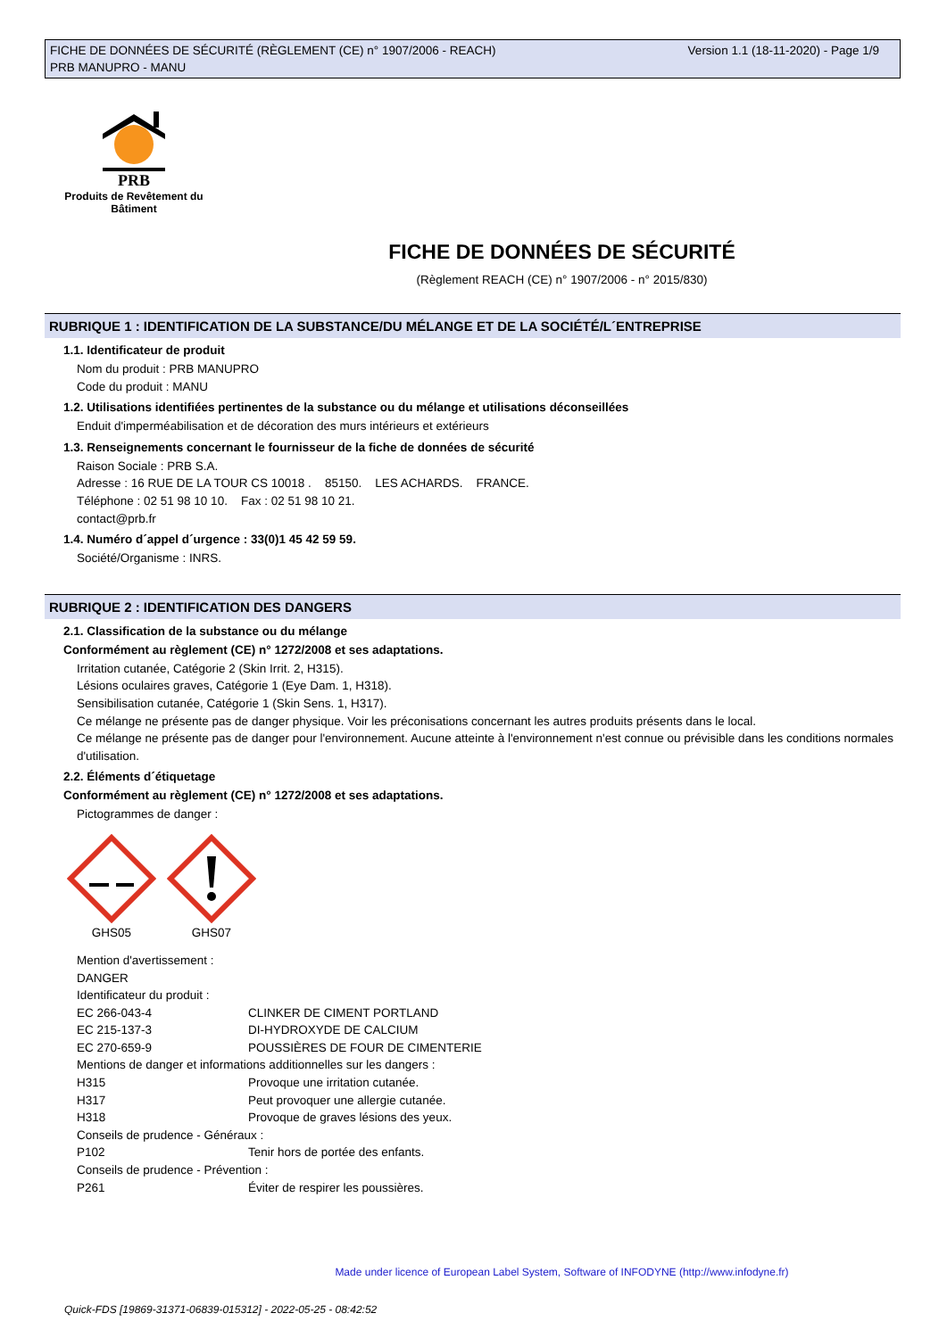FICHE DE DONNÉES DE SÉCURITÉ (RÈGLEMENT (CE) n° 1907/2006 - REACH)
PRB MANUPRO - MANU
Version 1.1 (18-11-2020) - Page 1/9
PRB
Produits de Revêtement du Bâtiment
FICHE DE DONNÉES DE SÉCURITÉ
(Règlement REACH (CE) n° 1907/2006 - n° 2015/830)
RUBRIQUE 1 : IDENTIFICATION DE LA SUBSTANCE/DU MÉLANGE ET DE LA SOCIÉTÉ/L´ENTREPRISE
1.1. Identificateur de produit
Nom du produit : PRB MANUPRO
Code du produit : MANU
1.2. Utilisations identifiées pertinentes de la substance ou du mélange et utilisations déconseillées
Enduit d'imperméabilisation et de décoration des murs intérieurs et extérieurs
1.3. Renseignements concernant le fournisseur de la fiche de données de sécurité
Raison Sociale : PRB S.A.
Adresse : 16 RUE DE LA TOUR CS 10018 . 85150. LES ACHARDS. FRANCE.
Téléphone : 02 51 98 10 10. Fax : 02 51 98 10 21.
contact@prb.fr
1.4. Numéro d´appel d´urgence : 33(0)1 45 42 59 59.
Société/Organisme : INRS.
RUBRIQUE 2 : IDENTIFICATION DES DANGERS
2.1. Classification de la substance ou du mélange
Conformément au règlement (CE) n° 1272/2008 et ses adaptations.
Irritation cutanée, Catégorie 2 (Skin Irrit. 2, H315).
Lésions oculaires graves, Catégorie 1 (Eye Dam. 1, H318).
Sensibilisation cutanée, Catégorie 1 (Skin Sens. 1, H317).
Ce mélange ne présente pas de danger physique. Voir les préconisations concernant les autres produits présents dans le local.
Ce mélange ne présente pas de danger pour l'environnement. Aucune atteinte à l'environnement n'est connue ou prévisible dans les conditions normales d'utilisation.
2.2. Éléments d´étiquetage
Conformément au règlement (CE) n° 1272/2008 et ses adaptations.
Pictogrammes de danger :
GHS05 GHS07
Mention d'avertissement :
DANGER
Identificateur du produit :
EC 266-043-4 CLINKER DE CIMENT PORTLAND
EC 215-137-3 DI-HYDROXYDE DE CALCIUM
EC 270-659-9 POUSSIÈRES DE FOUR DE CIMENTERIE
Mentions de danger et informations additionnelles sur les dangers :
H315 Provoque une irritation cutanée.
H317 Peut provoquer une allergie cutanée.
H318 Provoque de graves lésions des yeux.
Conseils de prudence - Généraux :
P102 Tenir hors de portée des enfants.
Conseils de prudence - Prévention :
P261 Éviter de respirer les poussières.
Made under licence of European Label System, Software of INFODYNE (http://www.infodyne.fr)
Quick-FDS [19869-31371-06839-015312] - 2022-05-25 - 08:42:52